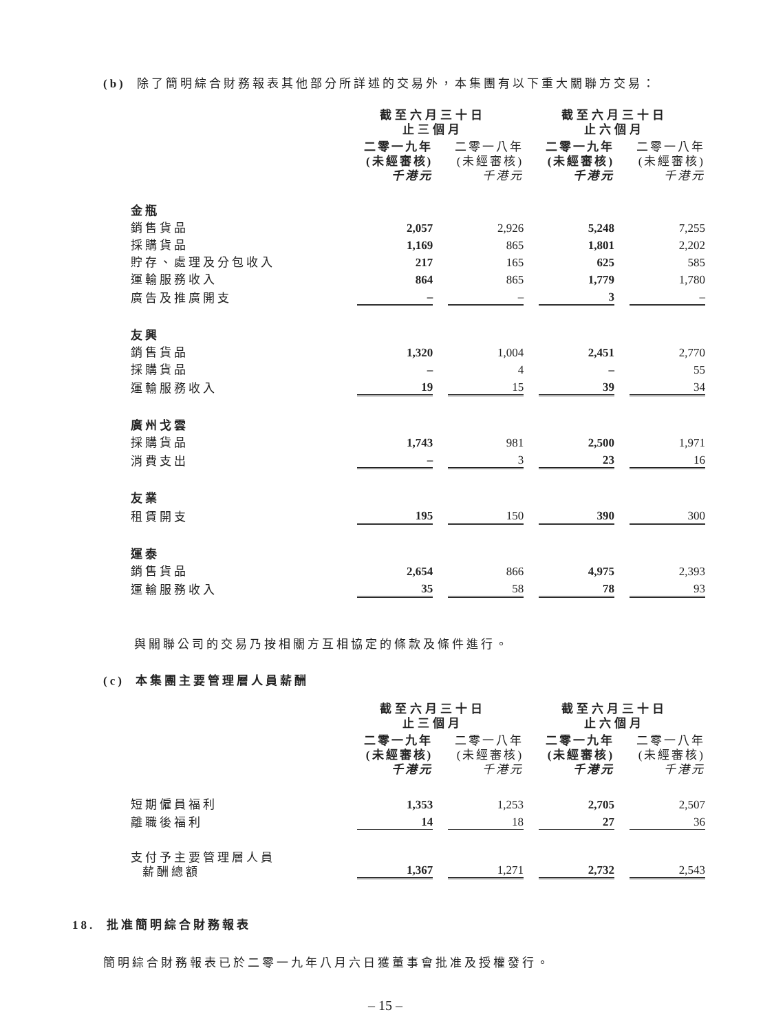(b) 除了簡明綜合財務報表其他部分所詳述的交易外，本集團有以下重大關聯方交易：
| | 截至六月三十日 止三個月 | | 截至六月三十日 止六個月 | |
| --- | --- | --- | --- | --- |
| | 二零一九年 (未經審核) 千港元 | 二零一八年 (未經審核) 千港元 | 二零一九年 (未經審核) 千港元 | 二零一八年 (未經審核) 千港元 |
| 金瓶 | | | | |
| 銷售貨品 | 2,057 | 2,926 | 5,248 | 7,255 |
| 採購貨品 | 1,169 | 865 | 1,801 | 2,202 |
| 貯存、處理及分包收入 | 217 | 165 | 625 | 585 |
| 運輸服務收入 | 864 | 865 | 1,779 | 1,780 |
| 廣告及推廣開支 | – | – | 3 | – |
| 友興 | | | | |
| 銷售貨品 | 1,320 | 1,004 | 2,451 | 2,770 |
| 採購貨品 | – | 4 | – | 55 |
| 運輸服務收入 | 19 | 15 | 39 | 34 |
| 廣州戈雲 | | | | |
| 採購貨品 | 1,743 | 981 | 2,500 | 1,971 |
| 消費支出 | – | 3 | 23 | 16 |
| 友業 | | | | |
| 租賃開支 | 195 | 150 | 390 | 300 |
| 運泰 | | | | |
| 銷售貨品 | 2,654 | 866 | 4,975 | 2,393 |
| 運輸服務收入 | 35 | 58 | 78 | 93 |
與關聯公司的交易乃按相關方互相協定的條款及條件進行。
(c) 本集團主要管理層人員薪酬
| | 截至六月三十日 止三個月 | | 截至六月三十日 止六個月 | |
| --- | --- | --- | --- | --- |
| | 二零一九年 (未經審核) 千港元 | 二零一八年 (未經審核) 千港元 | 二零一九年 (未經審核) 千港元 | 二零一八年 (未經審核) 千港元 |
| 短期僱員福利 | 1,353 | 1,253 | 2,705 | 2,507 |
| 離職後福利 | 14 | 18 | 27 | 36 |
| 支付予主要管理層人員 薪酬總額 | 1,367 | 1,271 | 2,732 | 2,543 |
18. 批准簡明綜合財務報表
簡明綜合財務報表已於二零一九年八月六日獲董事會批准及授權發行。
– 15 –